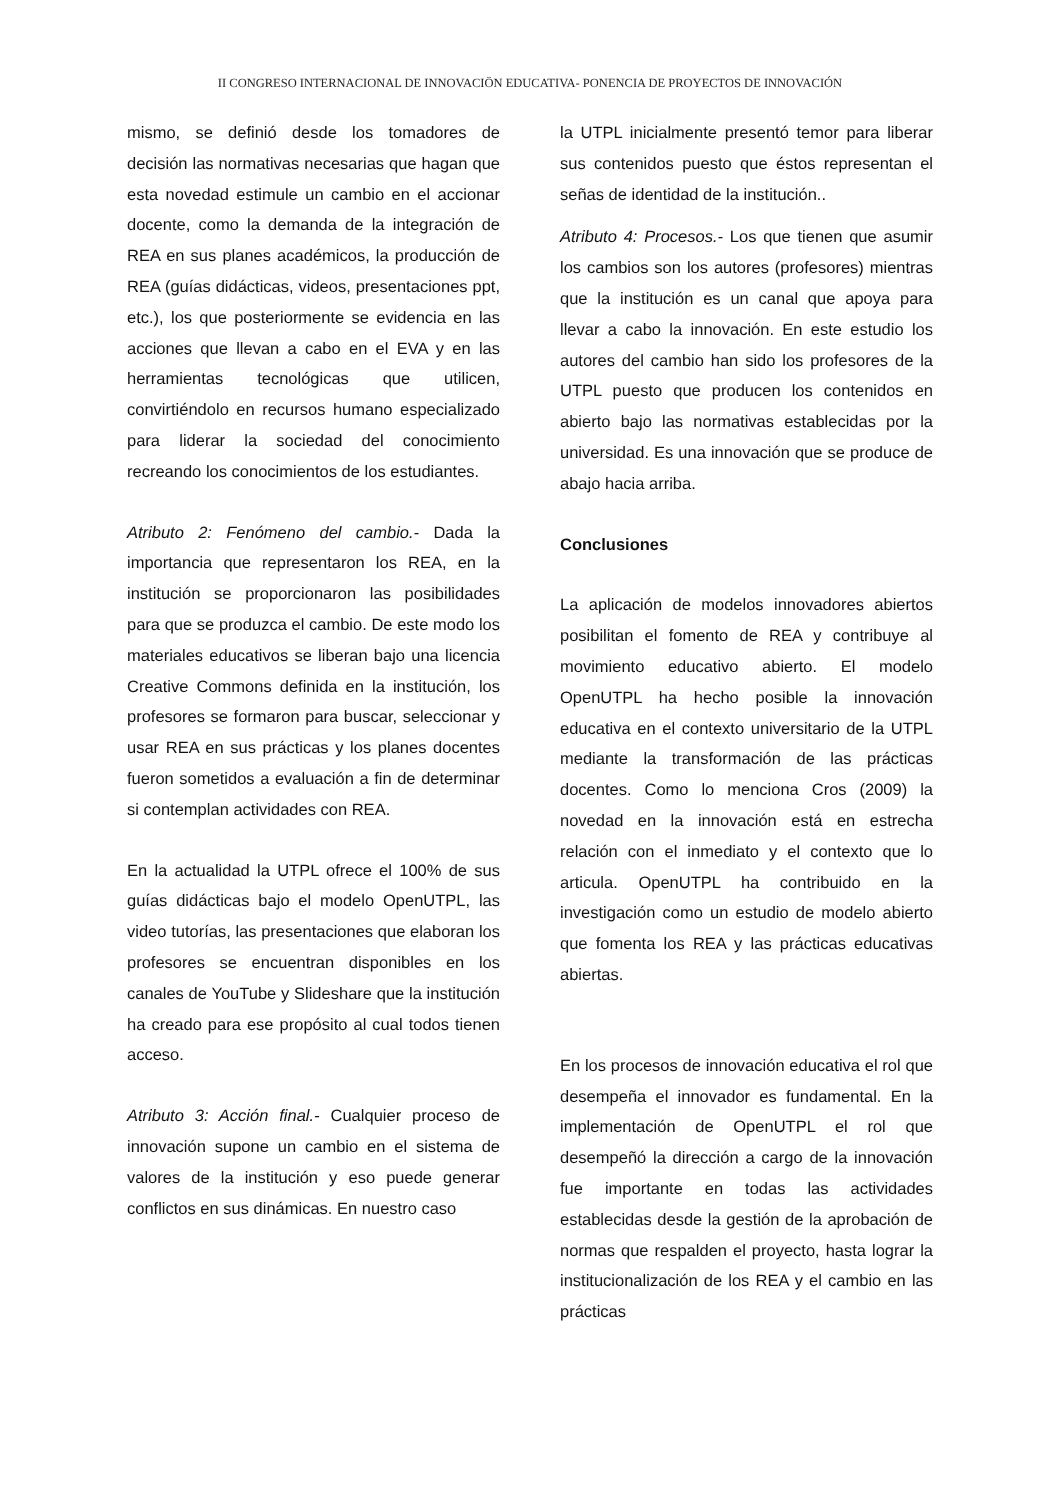II CONGRESO INTERNACIONAL DE INNOVACIÖN EDUCATIVA- PONENCIA DE PROYECTOS DE INNOVACIÓN
mismo, se definió desde los tomadores de decisión las normativas necesarias que hagan que esta novedad estimule un cambio en el accionar docente, como la demanda de la integración de REA en sus planes académicos, la producción de REA (guías didácticas, videos, presentaciones ppt, etc.), los que posteriormente se evidencia en las acciones que llevan a cabo en el EVA y en las herramientas tecnológicas que utilicen, convirtiéndolo en recursos humano especializado para liderar la sociedad del conocimiento recreando los conocimientos de los estudiantes.
Atributo 2: Fenómeno del cambio.- Dada la importancia que representaron los REA, en la institución se proporcionaron las posibilidades para que se produzca el cambio. De este modo los materiales educativos se liberan bajo una licencia Creative Commons definida en la institución, los profesores se formaron para buscar, seleccionar y usar REA en sus prácticas y los planes docentes fueron sometidos a evaluación a fin de determinar si contemplan actividades con REA.
En la actualidad la UTPL ofrece el 100% de sus guías didácticas bajo el modelo OpenUTPL, las video tutorías, las presentaciones que elaboran los profesores se encuentran disponibles en los canales de YouTube y Slideshare que la institución ha creado para ese propósito al cual todos tienen acceso.
Atributo 3: Acción final.- Cualquier proceso de innovación supone un cambio en el sistema de valores de la institución y eso puede generar conflictos en sus dinámicas. En nuestro caso
la UTPL inicialmente presentó temor para liberar sus contenidos puesto que éstos representan el señas de identidad de la institución..
Atributo 4: Procesos.- Los que tienen que asumir los cambios son los autores (profesores) mientras que la institución es un canal que apoya para llevar a cabo la innovación. En este estudio los autores del cambio han sido los profesores de la UTPL puesto que producen los contenidos en abierto bajo las normativas establecidas por la universidad. Es una innovación que se produce de abajo hacia arriba.
Conclusiones
La aplicación de modelos innovadores abiertos posibilitan el fomento de REA y contribuye al movimiento educativo abierto. El modelo OpenUTPL ha hecho posible la innovación educativa en el contexto universitario de la UTPL mediante la transformación de las prácticas docentes. Como lo menciona Cros (2009) la novedad en la innovación está en estrecha relación con el inmediato y el contexto que lo articula. OpenUTPL ha contribuido en la investigación como un estudio de modelo abierto que fomenta los REA y las prácticas educativas abiertas.
En los procesos de innovación educativa el rol que desempeña el innovador es fundamental. En la implementación de OpenUTPL el rol que desempeñó la dirección a cargo de la innovación fue importante en todas las actividades establecidas desde la gestión de la aprobación de normas que respalden el proyecto, hasta lograr la institucionalización de los REA y el cambio en las prácticas